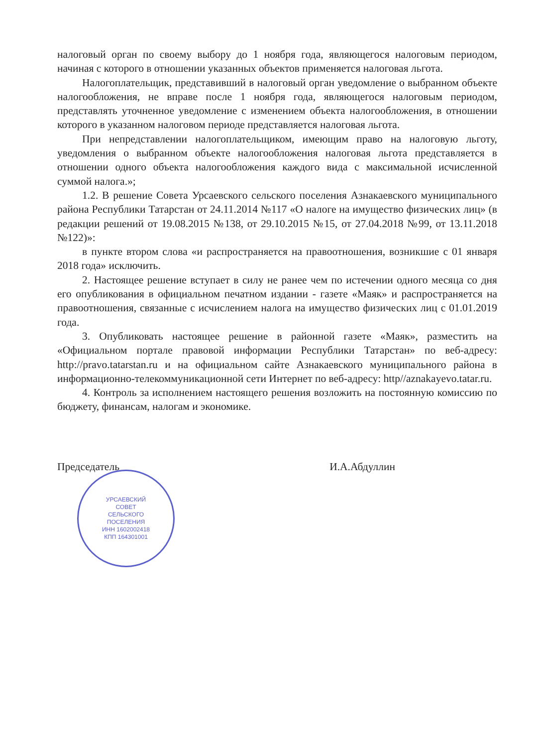налоговый орган по своему выбору до 1 ноября года, являющегося налоговым периодом, начиная с которого в отношении указанных объектов применяется налоговая льгота.
Налогоплательщик, представивший в налоговый орган уведомление о выбранном объекте налогообложения, не вправе после 1 ноября года, являющегося налоговым периодом, представлять уточненное уведомление с изменением объекта налогообложения, в отношении которого в указанном налоговом периоде представляется налоговая льгота.
При непредставлении налогоплательщиком, имеющим право на налоговую льготу, уведомления о выбранном объекте налогообложения налоговая льгота представляется в отношении одного объекта налогообложения каждого вида с максимальной исчисленной суммой налога.»;
1.2. В решение Совета Урсаевского сельского поселения Азнакаевского муниципального района Республики Татарстан от 24.11.2014 №117 «О налоге на имущество физических лиц» (в редакции решений от 19.08.2015 №138, от 29.10.2015 №15, от 27.04.2018 №99, от 13.11.2018 №122)»:
в пункте втором слова «и распространяется на правоотношения, возникшие с 01 января 2018 года» исключить.
2. Настоящее решение вступает в силу не ранее чем по истечении одного месяца со дня его опубликования в официальном печатном издании - газете «Маяк» и распространяется на правоотношения, связанные с исчислением налога на имущество физических лиц с 01.01.2019 года.
3. Опубликовать настоящее решение в районной газете «Маяк», разместить на «Официальном портале правовой информации Республики Татарстан» по веб-адресу: http://pravo.tatarstan.ru и на официальном сайте Азнакаевского муниципального района в информационно-телекоммуникационной сети Интернет по веб-адресу: http//aznakayevo.tatar.ru.
4. Контроль за исполнением настоящего решения возложить на постоянную комиссию по бюджету, финансам, налогам и экономике.
Председатель И.А.Абдуллин
УРСАЕВСКИЙ
СОВЕТ
СЕЛЬСКОГО
ПОСЕЛЕНИЯ
ИНН 1602002418
КПП 164301001